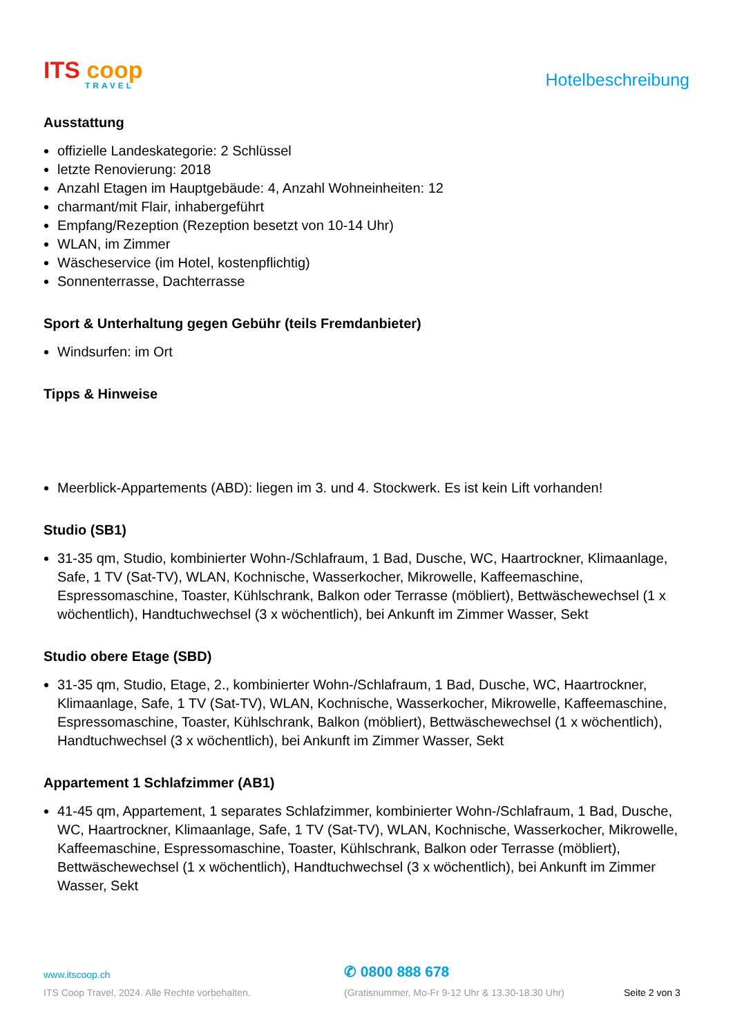ITS coop
TRAVEL
Hotelbeschreibung
Ausstattung
offizielle Landeskategorie: 2 Schlüssel
letzte Renovierung: 2018
Anzahl Etagen im Hauptgebäude: 4, Anzahl Wohneinheiten: 12
charmant/mit Flair, inhabergeführt
Empfang/Rezeption (Rezeption besetzt von 10-14 Uhr)
WLAN, im Zimmer
Wäscheservice (im Hotel, kostenpflichtig)
Sonnenterrasse, Dachterrasse
Sport & Unterhaltung gegen Gebühr (teils Fremdanbieter)
Windsurfen: im Ort
Tipps & Hinweise
Meerblick-Appartements (ABD): liegen im 3. und 4. Stockwerk. Es ist kein Lift vorhanden!
Studio (SB1)
31-35 qm, Studio, kombinierter Wohn-/Schlafraum, 1 Bad, Dusche, WC, Haartrockner, Klimaanlage, Safe, 1 TV (Sat-TV), WLAN, Kochnische, Wasserkocher, Mikrowelle, Kaffeemaschine, Espressomaschine, Toaster, Kühlschrank, Balkon oder Terrasse (möbliert), Bettwäschewechsel (1 x wöchentlich), Handtuchwechsel (3 x wöchentlich), bei Ankunft im Zimmer Wasser, Sekt
Studio obere Etage (SBD)
31-35 qm, Studio, Etage, 2., kombinierter Wohn-/Schlafraum, 1 Bad, Dusche, WC, Haartrockner, Klimaanlage, Safe, 1 TV (Sat-TV), WLAN, Kochnische, Wasserkocher, Mikrowelle, Kaffeemaschine, Espressomaschine, Toaster, Kühlschrank, Balkon (möbliert), Bettwäschewechsel (1 x wöchentlich), Handtuchwechsel (3 x wöchentlich), bei Ankunft im Zimmer Wasser, Sekt
Appartement 1 Schlafzimmer (AB1)
41-45 qm, Appartement, 1 separates Schlafzimmer, kombinierter Wohn-/Schlafraum, 1 Bad, Dusche, WC, Haartrockner, Klimaanlage, Safe, 1 TV (Sat-TV), WLAN, Kochnische, Wasserkocher, Mikrowelle, Kaffeemaschine, Espressomaschine, Toaster, Kühlschrank, Balkon oder Terrasse (möbliert), Bettwäschewechsel (1 x wöchentlich), Handtuchwechsel (3 x wöchentlich), bei Ankunft im Zimmer Wasser, Sekt
www.itscoop.ch
✆ 0800 888 678
ITS Coop Travel, 2024. Alle Rechte vorbehalten. (Gratisnummer, Mo-Fr 9-12 Uhr & 13.30-18.30 Uhr) Seite 2 von 3